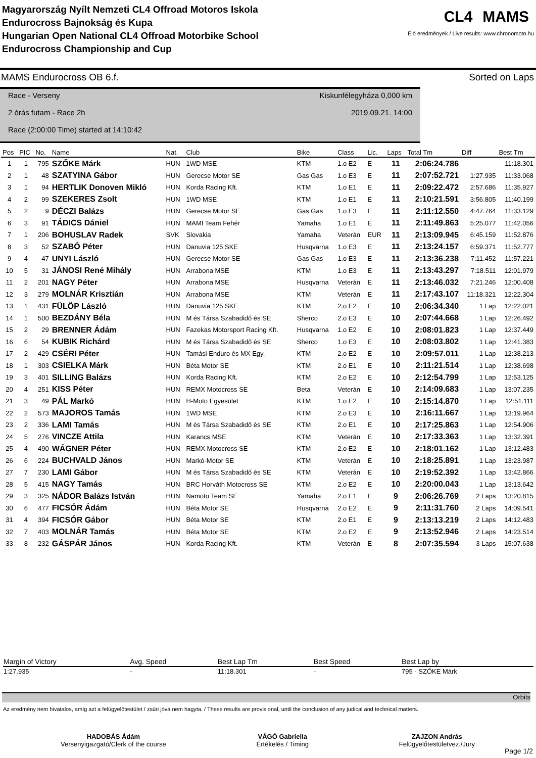Magyarország Nyílt Nemzeti CL4 Offroad Motoros Iskola
Endurocross Bajnokság és Kupa
Hungarian Open National CL4 Offroad Motorbike School
Endurocross Championship and Cup
CL4 MAMS
Élő eredmények / Live results: www.chronomoto.hu
MAMS Endurocross OB 6.f. Sorted on Laps
Race - Verseny Kiskunfélegyháza 0,000 km
2 órás futam - Race 2h 2019.09.21. 14:00
Race (2:00:00 Time) started at 14:10:42
| Pos | PIC | No. | Name | Nat. | Club | Bike | Class | Lic. | Laps | Total Tm | Diff | Best Tm |
| --- | --- | --- | --- | --- | --- | --- | --- | --- | --- | --- | --- | --- |
| 1 | 1 | 795 | SZŐKE Márk | HUN | 1WD MSE | KTM | 1.o E2 | E | 11 | 2:06:24.786 | | 11:18.301 |
| 2 | 1 | 48 | SZATYINA Gábor | HUN | Gerecse Motor SE | Gas Gas | 1.o E3 | E | 11 | 2:07:52.721 | 1:27.935 | 11:33.068 |
| 3 | 1 | 94 | HERTLIK Donoven Mikló | HUN | Korda Racing Kft. | KTM | 1.o E1 | E | 11 | 2:09:22.472 | 2:57.686 | 11:35.927 |
| 4 | 2 | 99 | SZEKERES Zsolt | HUN | 1WD MSE | KTM | 1.o E1 | E | 11 | 2:10:21.591 | 3:56.805 | 11:40.199 |
| 5 | 2 | 9 | DÉCZI Balázs | HUN | Gerecse Motor SE | Gas Gas | 1.o E3 | E | 11 | 2:11:12.550 | 4:47.764 | 11:33.129 |
| 6 | 3 | 91 | TÁDICS Dániel | HUN | MAMI Team Fehér | Yamaha | 1.o E1 | E | 11 | 2:11:49.863 | 5:25.077 | 11:42.056 |
| 7 | 1 | 206 | BOHUSLAV Radek | SVK | Slovakia | Yamaha | Veterán | EUR | 11 | 2:13:09.945 | 6:45.159 | 11:52.876 |
| 8 | 3 | 52 | SZABÓ Péter | HUN | Danuvia 125 SKE | Husqvarna | 1.o E3 | E | 11 | 2:13:24.157 | 6:59.371 | 11:52.777 |
| 9 | 4 | 47 | UNYI László | HUN | Gerecse Motor SE | Gas Gas | 1.o E3 | E | 11 | 2:13:36.238 | 7:11.452 | 11:57.221 |
| 10 | 5 | 31 | JÁNOSI René Mihály | HUN | Arrabona MSE | KTM | 1.o E3 | E | 11 | 2:13:43.297 | 7:18.511 | 12:01.979 |
| 11 | 2 | 201 | NAGY Péter | HUN | Arrabona MSE | Husqvarna | Veterán | E | 11 | 2:13:46.032 | 7:21.246 | 12:00.408 |
| 12 | 3 | 279 | MOLNÁR Krisztián | HUN | Arrabona MSE | KTM | Veterán | E | 11 | 2:17:43.107 | 11:18.321 | 12:22.304 |
| 13 | 1 | 431 | FÜLÖP László | HUN | Danuvia 125 SKE | KTM | 2.o E2 | E | 10 | 2:06:34.340 | 1 Lap | 12:22.021 |
| 14 | 1 | 500 | BEZDÁNY Béla | HUN | M és Társa Szabadidő és SE | Sherco | 2.o E3 | E | 10 | 2:07:44.668 | 1 Lap | 12:26.492 |
| 15 | 2 | 29 | BRENNER Ádám | HUN | Fazekas Motorsport Racing Kft. | Husqvarna | 1.o E2 | E | 10 | 2:08:01.823 | 1 Lap | 12:37.449 |
| 16 | 6 | 54 | KUBIK Richárd | HUN | M és Társa Szabadidő és SE | Sherco | 1.o E3 | E | 10 | 2:08:03.802 | 1 Lap | 12:41.383 |
| 17 | 2 | 429 | CSÉRI Péter | HUN | Tamási Enduro és MX Egy. | KTM | 2.o E2 | E | 10 | 2:09:57.011 | 1 Lap | 12:38.213 |
| 18 | 1 | 303 | CSIELKA Márk | HUN | Béta Motor SE | KTM | 2.o E1 | E | 10 | 2:11:21.514 | 1 Lap | 12:38.698 |
| 19 | 3 | 401 | SILLING Balázs | HUN | Korda Racing Kft. | KTM | 2.o E2 | E | 10 | 2:12:54.799 | 1 Lap | 12:53.125 |
| 20 | 4 | 251 | KISS Péter | HUN | REMX Motocross SE | Beta | Veterán | E | 10 | 2:14:09.683 | 1 Lap | 13:07.235 |
| 21 | 3 | 49 | PÁL Markó | HUN | H-Moto Egyesület | KTM | 1.o E2 | E | 10 | 2:15:14.870 | 1 Lap | 12:51.111 |
| 22 | 2 | 573 | MAJOROS Tamás | HUN | 1WD MSE | KTM | 2.o E3 | E | 10 | 2:16:11.667 | 1 Lap | 13:19.964 |
| 23 | 2 | 336 | LAMI Tamás | HUN | M és Társa Szabadidő és SE | KTM | 2.o E1 | E | 10 | 2:17:25.863 | 1 Lap | 12:54.906 |
| 24 | 5 | 276 | VINCZE Attila | HUN | Karancs MSE | KTM | Veterán | E | 10 | 2:17:33.363 | 1 Lap | 13:32.391 |
| 25 | 4 | 490 | WÁGNER Péter | HUN | REMX Motocross SE | KTM | 2.o E2 | E | 10 | 2:18:01.162 | 1 Lap | 13:12.483 |
| 26 | 6 | 224 | BUCHVALD János | HUN | Markó-Motor SE | KTM | Veterán | E | 10 | 2:18:25.891 | 1 Lap | 13:23.987 |
| 27 | 7 | 230 | LAMI Gábor | HUN | M és Társa Szabadidő és SE | KTM | Veterán | E | 10 | 2:19:52.392 | 1 Lap | 13:42.866 |
| 28 | 5 | 415 | NAGY Tamás | HUN | BRC Horváth Motocross SE | KTM | 2.o E2 | E | 10 | 2:20:00.043 | 1 Lap | 13:13.642 |
| 29 | 3 | 325 | NÁDOR Balázs István | HUN | Namoto Team SE | Yamaha | 2.o E1 | E | 9 | 2:06:26.769 | 2 Laps | 13:20.815 |
| 30 | 6 | 477 | FICSÓR Ádám | HUN | Béta Motor SE | Husqvarna | 2.o E2 | E | 9 | 2:11:31.760 | 2 Laps | 14:09.541 |
| 31 | 4 | 394 | FICSÓR Gábor | HUN | Béta Motor SE | KTM | 2.o E1 | E | 9 | 2:13:13.219 | 2 Laps | 14:12.483 |
| 32 | 7 | 403 | MOLNÁR Tamás | HUN | Béta Motor SE | KTM | 2.o E2 | E | 9 | 2:13:52.946 | 2 Laps | 14:23.514 |
| 33 | 8 | 232 | GÁSPÁR János | HUN | Korda Racing Kft. | KTM | Veterán | E | 8 | 2:07:35.594 | 3 Laps | 15:07.638 |
| Margin of Victory | Avg. Speed | Best Lap Tm | Best Speed | Best Lap by |
| --- | --- | --- | --- | --- |
| 1:27.935 | - | 11:18.301 | - | 795 - SZŐKE Márk |
Orbits
Az eredmény nem hivatalos, amíg azt a felügyelőtestület / zsűri jóvá nem hagyta. / These results are provisional, until the conclusion of any judical and technical matters.
HADOBÁS Ádám
Versenyigazgató/Clerk of the course
VÁGÓ Gabriella
Értékelés / Timing
ZAJZON András
Felügyelőtestületvez./Jury
Page 1/2